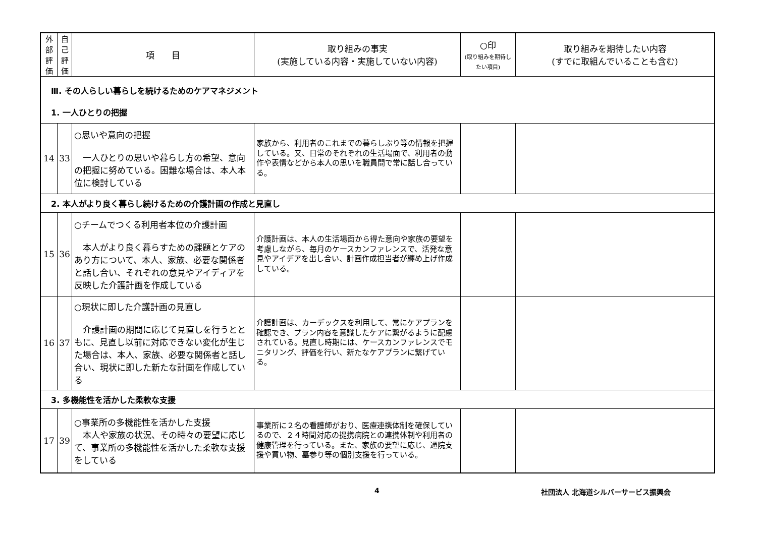| 外 部 評 価 | 自 己 評 価 | 項 目 | 取り組みの事実 (実施している内容・実施していない内容) | ○印 (取り組みを期待したい項目) | 取り組みを期待したい内容 (すでに取組んでいることも含む) |
| --- | --- | --- | --- | --- | --- |
| Ⅲ. その人らしい暮らしを続けるためのケアマネジメント 1. 一人ひとりの把握 | | | | | |
| 14 | 33 | ○思いや意向の把握 一人ひとりの思いや暮らし方の希望、意向の把握に努めている。困難な場合は、本人本位に検討している | 家族から、利用者のこれまでの暮らしぶり等の情報を把握している。又、日常のそれぞれの生活場面で、利用者の動作や表情などから本人の思いを職員間で常に話し合っている。 | | |
| 2. 本人がより良く暮らし続けるための介護計画の作成と見直し | | | | | |
| 15 | 36 | ○チームでつくる利用者本位の介護計画 本人がより良く暮らすための課題とケアのあり方について、本人、家族、必要な関係者と話し合い、それぞれの意見やアイディアを反映した介護計画を作成している | 介護計画は、本人の生活場面から得た意向や家族の要望を考慮しながら、毎月のケースカンファレンスで、活発な意見やアイデアを出し合い、計画作成担当者が纏め上げ作成している。 | | |
| 16 | 37 | ○現状に即した介護計画の見直し 介護計画の期間に応じて見直しを行うとともに、見直し以前に対応できない変化が生じた場合は、本人、家族、必要な関係者と話し合い、現状に即した新たな計画を作成している | 介護計画は、カーデックスを利用して、常にケアプランを確認でき、プラン内容を意識したケアに繋がるように配慮されている。見直し時期には、ケースカンファレンスでモニタリング、評価を行い、新たなケアプランに繋げている。 | | |
| 3. 多機能性を活かした柔軟な支援 | | | | | |
| 17 | 39 | ○事業所の多機能性を活かした支援 本人や家族の状況、その時々の要望に応じて、事業所の多機能性を活かした柔軟な支援をしている | 事業所に２名の看護師がおり、医療連携体制を確保しているので、２４時間対応の提携病院との連携体制や利用者の健康管理を行っている。また、家族の要望に応じ、通院支援や買い物、墓参り等の個別支援を行っている。 | | |
4 社団法人 北海道シルバーサービス振興会